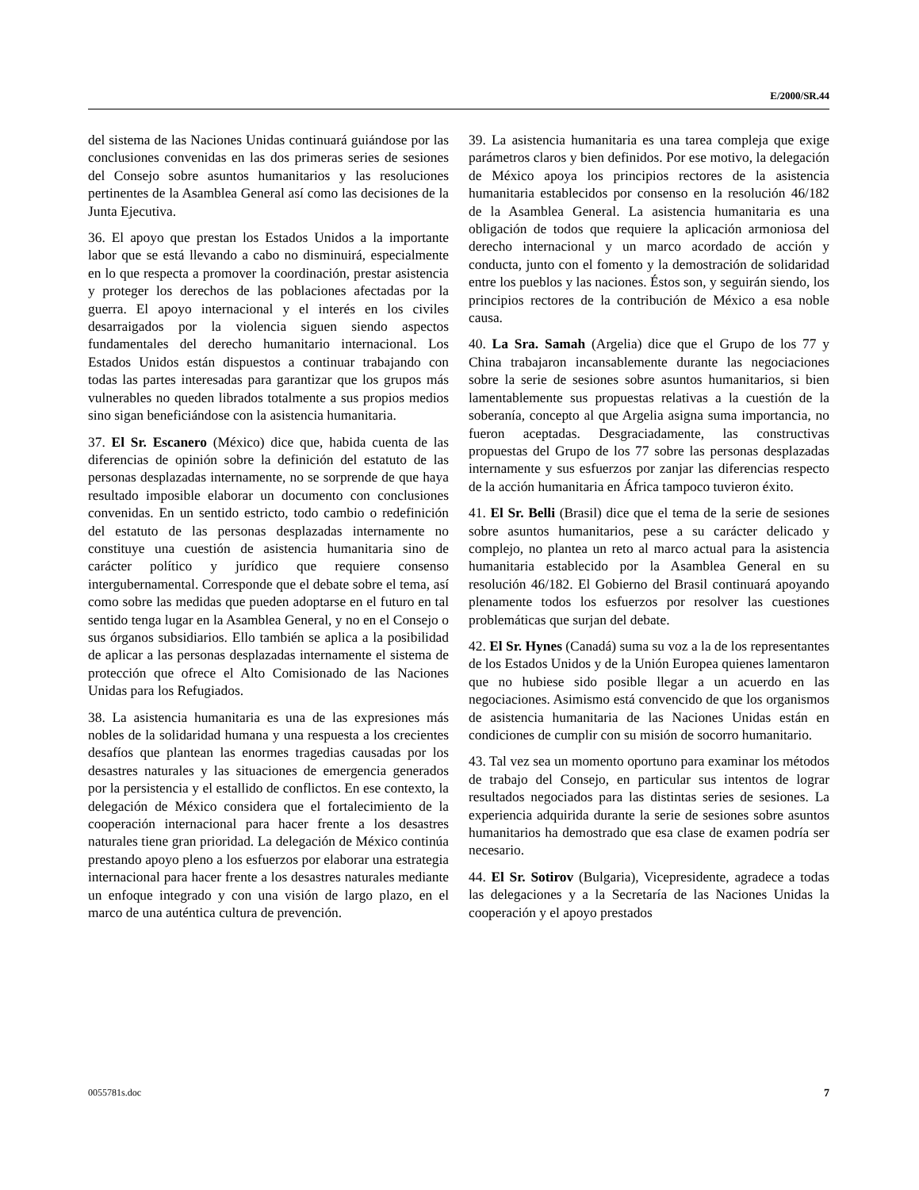E/2000/SR.44
del sistema de las Naciones Unidas continuará guiándose por las conclusiones convenidas en las dos primeras series de sesiones del Consejo sobre asuntos humanitarios y las resoluciones pertinentes de la Asamblea General así como las decisiones de la Junta Ejecutiva.
36. El apoyo que prestan los Estados Unidos a la importante labor que se está llevando a cabo no disminuirá, especialmente en lo que respecta a promover la coordinación, prestar asistencia y proteger los derechos de las poblaciones afectadas por la guerra. El apoyo internacional y el interés en los civiles desarraigados por la violencia siguen siendo aspectos fundamentales del derecho humanitario internacional. Los Estados Unidos están dispuestos a continuar trabajando con todas las partes interesadas para garantizar que los grupos más vulnerables no queden librados totalmente a sus propios medios sino sigan beneficiándose con la asistencia humanitaria.
37. El Sr. Escanero (México) dice que, habida cuenta de las diferencias de opinión sobre la definición del estatuto de las personas desplazadas internamente, no se sorprende de que haya resultado imposible elaborar un documento con conclusiones convenidas. En un sentido estricto, todo cambio o redefinición del estatuto de las personas desplazadas internamente no constituye una cuestión de asistencia humanitaria sino de carácter político y jurídico que requiere consenso intergubernamental. Corresponde que el debate sobre el tema, así como sobre las medidas que pueden adoptarse en el futuro en tal sentido tenga lugar en la Asamblea General, y no en el Consejo o sus órganos subsidiarios. Ello también se aplica a la posibilidad de aplicar a las personas desplazadas internamente el sistema de protección que ofrece el Alto Comisionado de las Naciones Unidas para los Refugiados.
38. La asistencia humanitaria es una de las expresiones más nobles de la solidaridad humana y una respuesta a los crecientes desafíos que plantean las enormes tragedias causadas por los desastres naturales y las situaciones de emergencia generados por la persistencia y el estallido de conflictos. En ese contexto, la delegación de México considera que el fortalecimiento de la cooperación internacional para hacer frente a los desastres naturales tiene gran prioridad. La delegación de México continúa prestando apoyo pleno a los esfuerzos por elaborar una estrategia internacional para hacer frente a los desastres naturales mediante un enfoque integrado y con una visión de largo plazo, en el marco de una auténtica cultura de prevención.
39. La asistencia humanitaria es una tarea compleja que exige parámetros claros y bien definidos. Por ese motivo, la delegación de México apoya los principios rectores de la asistencia humanitaria establecidos por consenso en la resolución 46/182 de la Asamblea General. La asistencia humanitaria es una obligación de todos que requiere la aplicación armoniosa del derecho internacional y un marco acordado de acción y conducta, junto con el fomento y la demostración de solidaridad entre los pueblos y las naciones. Éstos son, y seguirán siendo, los principios rectores de la contribución de México a esa noble causa.
40. La Sra. Samah (Argelia) dice que el Grupo de los 77 y China trabajaron incansablemente durante las negociaciones sobre la serie de sesiones sobre asuntos humanitarios, si bien lamentablemente sus propuestas relativas a la cuestión de la soberanía, concepto al que Argelia asigna suma importancia, no fueron aceptadas. Desgraciadamente, las constructivas propuestas del Grupo de los 77 sobre las personas desplazadas internamente y sus esfuerzos por zanjar las diferencias respecto de la acción humanitaria en África tampoco tuvieron éxito.
41. El Sr. Belli (Brasil) dice que el tema de la serie de sesiones sobre asuntos humanitarios, pese a su carácter delicado y complejo, no plantea un reto al marco actual para la asistencia humanitaria establecido por la Asamblea General en su resolución 46/182. El Gobierno del Brasil continuará apoyando plenamente todos los esfuerzos por resolver las cuestiones problemáticas que surjan del debate.
42. El Sr. Hynes (Canadá) suma su voz a la de los representantes de los Estados Unidos y de la Unión Europea quienes lamentaron que no hubiese sido posible llegar a un acuerdo en las negociaciones. Asimismo está convencido de que los organismos de asistencia humanitaria de las Naciones Unidas están en condiciones de cumplir con su misión de socorro humanitario.
43. Tal vez sea un momento oportuno para examinar los métodos de trabajo del Consejo, en particular sus intentos de lograr resultados negociados para las distintas series de sesiones. La experiencia adquirida durante la serie de sesiones sobre asuntos humanitarios ha demostrado que esa clase de examen podría ser necesario.
44. El Sr. Sotirov (Bulgaria), Vicepresidente, agradece a todas las delegaciones y a la Secretaría de las Naciones Unidas la cooperación y el apoyo prestados
0055781s.doc 7